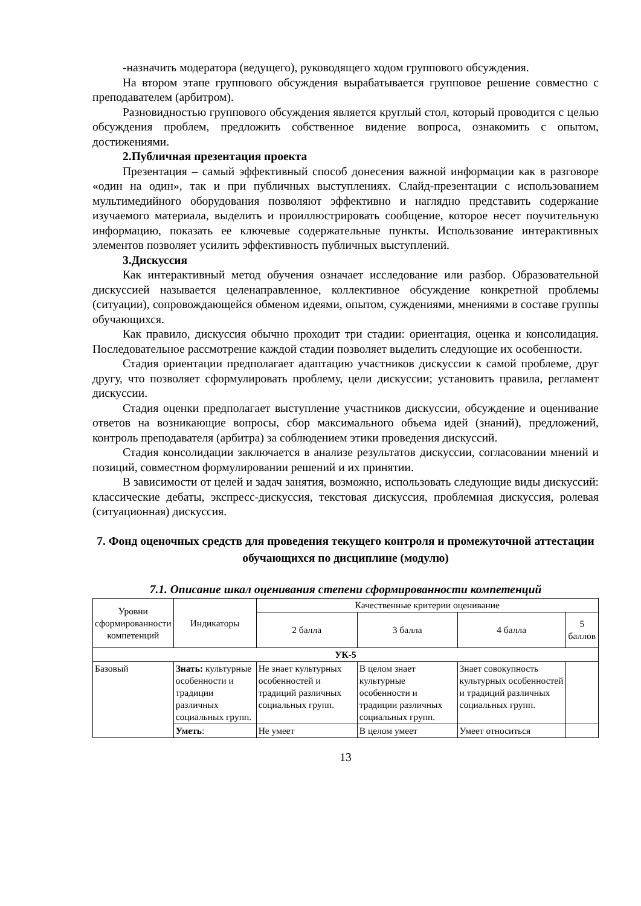-назначить модератора (ведущего), руководящего ходом группового обсуждения.
На втором этапе группового обсуждения вырабатывается групповое решение совместно с преподавателем (арбитром).
Разновидностью группового обсуждения является круглый стол, который проводится с целью обсуждения проблем, предложить собственное видение вопроса, ознакомить с опытом, достижениями.
2.Публичная презентация проекта
Презентация – самый эффективный способ донесения важной информации как в разговоре «один на один», так и при публичных выступлениях. Слайд-презентации с использованием мультимедийного оборудования позволяют эффективно и наглядно представить содержание изучаемого материала, выделить и проиллюстрировать сообщение, которое несет поучительную информацию, показать ее ключевые содержательные пункты. Использование интерактивных элементов позволяет усилить эффективность публичных выступлений.
3.Дискуссия
Как интерактивный метод обучения означает исследование или разбор. Образовательной дискуссией называется целенаправленное, коллективное обсуждение конкретной проблемы (ситуации), сопровождающейся обменом идеями, опытом, суждениями, мнениями в составе группы обучающихся.
Как правило, дискуссия обычно проходит три стадии: ориентация, оценка и консолидация. Последовательное рассмотрение каждой стадии позволяет выделить следующие их особенности.
Стадия ориентации предполагает адаптацию участников дискуссии к самой проблеме, друг другу, что позволяет сформулировать проблему, цели дискуссии; установить правила, регламент дискуссии.
Стадия оценки предполагает выступление участников дискуссии, обсуждение и оценивание ответов на возникающие вопросы, сбор максимального объема идей (знаний), предложений, контроль преподавателя (арбитра) за соблюдением этики проведения дискуссий.
Стадия консолидации заключается в анализе результатов дискуссии, согласовании мнений и позиций, совместном формулировании решений и их принятии.
В зависимости от целей и задач занятия, возможно, использовать следующие виды дискуссий: классические дебаты, экспресс-дискуссия, текстовая дискуссия, проблемная дискуссия, ролевая (ситуационная) дискуссия.
7. Фонд оценочных средств для проведения текущего контроля и промежуточной аттестации обучающихся по дисциплине (модулю)
7.1. Описание шкал оценивания степени сформированности компетенций
| Уровни сформированности компетенций | Индикаторы | Качественные критерии оценивание | | | |
| --- | --- | --- | --- | --- | --- |
| | | 2 балла | 3 балла | 4 балла | 5 баллов |
| УК-5 | | | | | |
| Базовый | Знать: культурные особенности и традиции различных социальных групп. | Не знает культурных особенностей и традиций различных социальных групп. | В целом знает культурные особенности и традиции различных социальных групп. | Знает совокупность культурных особенностей и традиций различных социальных групп. | |
| | Уметь : | Не умеет | В целом умеет | Умеет относиться | |
13